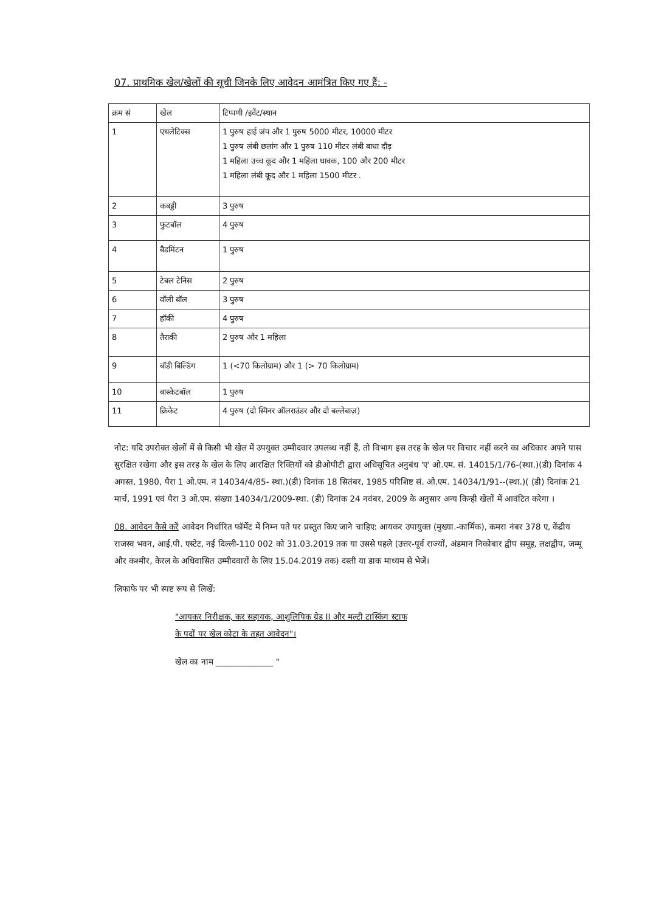07. प्राथमिक खेल/खेलों की सूची जिनके लिए आवेदन आमंत्रित किए गए हैं: -
| क्रम सं | खेल | टिप्पणी /इवेंट/स्थान |
| --- | --- | --- |
| 1 | एथलेटिक्स | 1 पुरुष हाई जंप और 1 पुरुष 5000 मीटर, 10000 मीटर 1 पुरुष लंबी छलांग और 1 पुरुष 110 मीटर लंबी बाधा दौड़ 1 महिला उच्च कूद और 1 महिला धावक, 100 और 200 मीटर 1 महिला लंबी कूद और 1 महिला 1500 मीटर . |
| 2 | कबड्डी | 3 पुरुष |
| 3 | फुटबॉल | 4 पुरुष |
| 4 | बैडमिंटन | 1 पुरुष |
| 5 | टेबल टेनिस | 2 पुरुष |
| 6 | वॉली बॉल | 3 पुरुष |
| 7 | हॉकी | 4 पुरुष |
| 8 | तैराकी | 2 पुरुष और 1 महिला |
| 9 | बॉडी बिल्डिंग | 1 (<70 किलोग्राम) और 1 (> 70 किलोग्राम) |
| 10 | बास्केटबॉल | 1 पुरुष |
| 11 | क्रिकेट | 4 पुरुष (दो स्पिनर ऑलराउंडर और दो बल्लेबाज़) |
नोट: यदि उपरोक्त खेलों में से किसी भी खेल में उपयुक्त उम्मीदवार उपलब्ध नहीं हैं, तो विभाग इस तरह के खेल पर विचार नहीं करने का अधिकार अपने पास सुरक्षित रखेगा और इस तरह के खेल के लिए आरक्षित रिक्तियों को डीओपीटी द्वारा अधिसूचित अनुबंध 'ए' ओ.एम. सं. 14015/1/76-(स्था.)(डी) दिनांक 4 अगस्त, 1980, पैरा 1 ओ.एम. नं 14034/4/85- स्था.)(डी) दिनांक 18 सितंबर, 1985 परिशिष्ट सं. ओ.एम. 14034/1/91--(स्था.)( (डी) दिनांक 21 मार्च, 1991 एवं पैरा 3 ओ.एम. संख्या 14034/1/2009-स्था. (डी) दिनांक 24 नवंबर, 2009 के अनुसार अन्य किन्ही खेलों में आवंटित करेगा ।
08. आवेदन कैसे करें आवेदन निर्धारित फॉर्मेट में निम्न पते पर प्रस्तुत किए जाने चाहिए: आयकर उपायुक्त (मुख्या.-कार्मिक), कमरा नंबर 378 ए, केंद्रीय राजस्व भवन, आई.पी. एस्टेट, नई दिल्ली-110 002 को 31.03.2019 तक या उससे पहले (उत्तर-पूर्व राज्यों, अंडमान निकोबार द्वीप समूह, लक्षद्वीप, जम्मू और कश्मीर, केरल के अधिवासित उम्मीदवारों के लिए 15.04.2019 तक) दस्ती या डाक माध्यम से भेजें।
लिफाफे पर भी स्पष्ट रूप से लिखें:
"आयकर निरीक्षक, कर सहायक, आशुलिपिक ग्रेड II और मल्टी टास्किंग स्टाफ
के पदों पर खेल कोटा के तहत आवेदन"।
खेल का नाम ______________ "